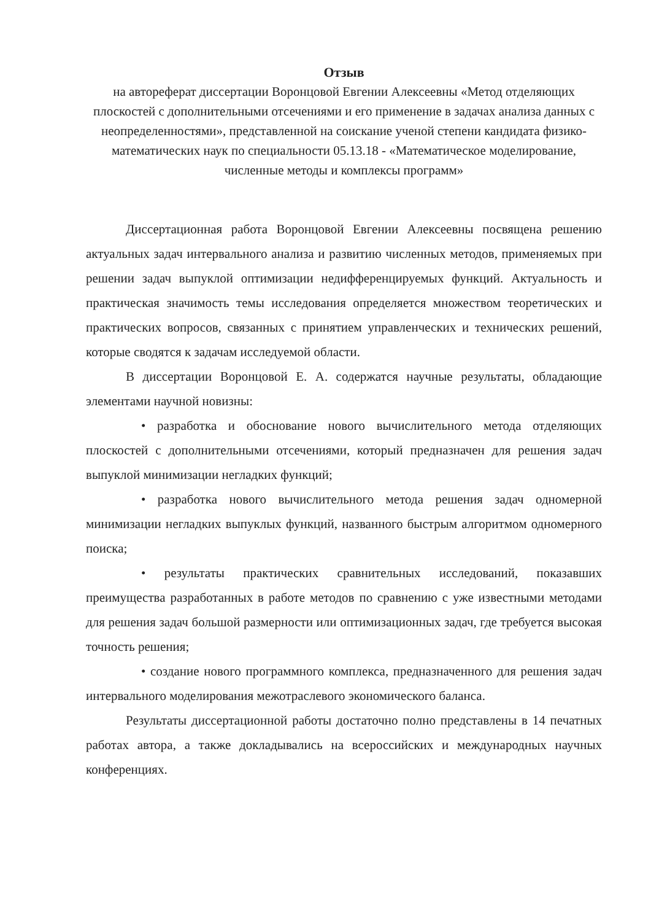Отзыв
на автореферат диссертации Воронцовой Евгении Алексеевны «Метод отделяющих плоскостей с дополнительными отсечениями и его применение в задачах анализа данных с неопределенностями», представленной на соискание ученой степени кандидата физико-математических наук по специальности 05.13.18 - «Математическое моделирование, численные методы и комплексы программ»
Диссертационная работа Воронцовой Евгении Алексеевны посвящена решению актуальных задач интервального анализа и развитию численных методов, применяемых при решении задач выпуклой оптимизации недифференцируемых функций. Актуальность и практическая значимость темы исследования определяется множеством теоретических и практических вопросов, связанных с принятием управленческих и технических решений, которые сводятся к задачам исследуемой области.
В диссертации Воронцовой Е. А. содержатся научные результаты, обладающие элементами научной новизны:
• разработка и обоснование нового вычислительного метода отделяющих плоскостей с дополнительными отсечениями, который предназначен для решения задач выпуклой минимизации негладких функций;
• разработка нового вычислительного метода решения задач одномерной минимизации негладких выпуклых функций, названного быстрым алгоритмом одномерного поиска;
• результаты практических сравнительных исследований, показавших преимущества разработанных в работе методов по сравнению с уже известными методами для решения задач большой размерности или оптимизационных задач, где требуется высокая точность решения;
• создание нового программного комплекса, предназначенного для решения задач интервального моделирования межотраслевого экономического баланса.
Результаты диссертационной работы достаточно полно представлены в 14 печатных работах автора, а также докладывались на всероссийских и международных научных конференциях.